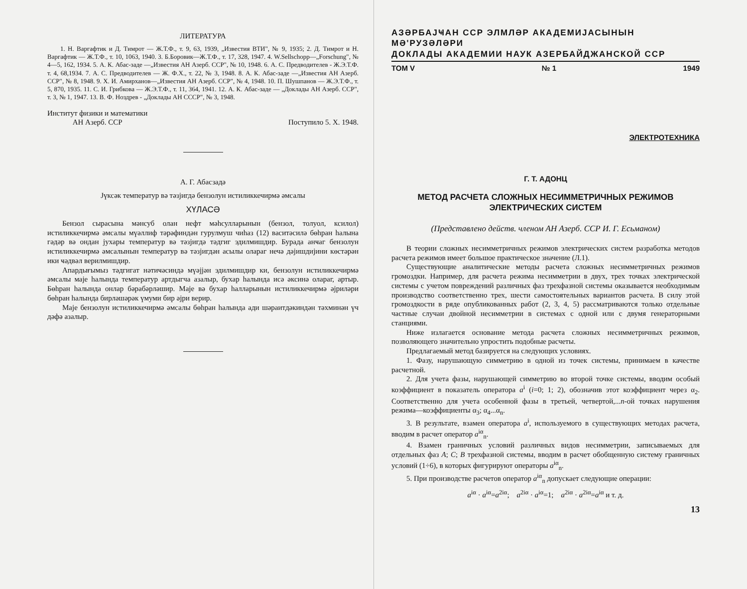ЛИТЕРАТУРА
1. Н. Варгафтик и Д. Тимрот — Ж.Т.Ф., т. 9, 63, 1939, „Известия ВТИ", № 9, 1935; 2. Д. Тимрот и Н. Варгафтик — Ж.Т.Ф., т. 10, 1063, 1940. 3. Б.Боровик—Ж.Т.Ф., т. 17, 328, 1947. 4. W.Sellschopp—„Forschung", № 4—5, 162, 1934. 5. А. К. Абас-заде —„Известия АН Азерб. ССР", № 10, 1948. 6. А. С. Предводителев - Ж.Э.Т.Ф. т. 4, 68,1934. 7. А. С. Предводителев — Ж. Ф.Х., т. 22, № 3, 1948. 8. А. К. Абас-заде —„Известия АН Азерб. ССР", № 8, 1948. 9. Х. И. Амирханов—„Известия АН Азерб. ССР", № 4, 1948. 10. П. Шушпанов — Ж.Э.Т.Ф., т. 5, 870, 1935. 11. С. И. Грибкова — Ж.Э.Т.Ф., т. 11, 364, 1941. 12. А. К. Абас-заде — „Доклады АН Азерб. ССР", т. 3, № 1, 1947. 13. В. Ф. Ноздрев - „Доклады АН СССР", № 3, 1948.
Институт физики и математики
АН Азерб. ССР
Поступило 5. X. 1948.
А. Г. Абасзадә
Јүксәк температур вә тәзјигдә бензолун истиликкечирмә әмсалы
ХҮЛАСӘ
Бензол сырасына мәнсуб олан нефт мәһсулларынын (бензол, толуол, ксилол) истиликкечирмә әмсалы мүәллиф тәрәфиндән гурулмуш чиһаз (12) васитәсилә бөһран һалына гәдәр вә ондан јухары температур вә тәзјигдә тәдгиг эдилмишдир. Бурада анҹаг бензолун истиликкечирмә әмсалынын температур вә тәзјигдән асылы олараг нечә дәјишдијини көстәрән ики ҹәдвәл верилмишдир.
Апардығымыз тәдгигат нәтиҹәсиндә мүәјјән эдилмишдир ки, бензолун истиликкечирмә әмсалы маје һалында температур артдыгча азалыр, бухар һалында исә әксинә олараг, артыр. Бөһран һалында онлар бәрабәрләшир. Маје вә бухар һалларынын истиликкечирмә әјриләри бөһран һалында бирләшәрәк үмуми бир әјри верир.
Маје бензолун истиликкечирмә әмсалы бөһран һалында ади шәраитдәкиндән тәхминән үч дәфә азалыр.
АЗӘРБАЈҸАН ССР ЭЛМЛӘР АКАДЕМИЈАСЫНЫН МӘ'РУЗӘЛӘРИ
ДОКЛАДЫ АКАДЕМИИ НАУК АЗЕРБАЙДЖАНСКОЙ ССР
ТОМ V № 1 1949
ЭЛЕКТРОТЕХНИКА
Г. Т. АДОНЦ
МЕТОД РАСЧЕТА СЛОЖНЫХ НЕСИММЕТРИЧНЫХ РЕЖИМОВ
ЭЛЕКТРИЧЕСКИХ СИСТЕМ
(Представлено действ. членом АН Азерб. ССР И. Г. Есьманом)
В теории сложных несимметричных режимов электрических систем разработка методов расчета режимов имеет большое практическое значение (Л.1).
Существующие аналитические методы расчета сложных несимметричных режимов громоздки. Например, для расчета режима несимметрии в двух, трех точках электрической системы с учетом повреждений различных фаз трехфазной системы оказывается необходимым производство соответственно трех, шести самостоятельных вариантов расчета. В силу этой громоздкости в ряде опубликованных работ (2, 3, 4, 5) рассматриваются только отдельные частные случаи двойной несимметрии в системах с одной или с двумя генераторными станциями.
Ниже излагается основание метода расчета сложных несимметричных режимов, позволяющего значительно упростить подобные расчеты.
Предлагаемый метод базируется на следующих условиях.
1. Фазу, нарушающую симметрию в одной из точек системы, принимаем в качестве расчетной.
2. Для учета фазы, нарушающей симметрию во второй точке системы, вводим особый коэффициент в показатель оператора a<sup>i</sup> (i=0; 1; 2), обозначив этот коэффициент через α<sub>2</sub>. Соответственно для учета особенной фазы в третьей, четвертой,...n-ой точках нарушения режима—коэффициенты α<sub>3</sub>; α<sub>4</sub>...α<sub>n</sub>.
3. В результате, взамен оператора a<sup>i</sup>, используемого в существующих методах расчета, вводим в расчет оператор a<sup>iα</sup><sub>n</sub>.
4. Взамен граничных условий различных видов несимметрии, записываемых для отдельных фаз A; C; B трехфазной системы, вводим в расчет обобщенную систему граничных условий (1÷6), в которых фигурируют операторы a<sup>iα</sup><sub>n</sub>.
5. При производстве расчетов оператор a<sup>iα</sup><sub>n</sub> допускает следующие операции:
a<sup>iα</sup> · a<sup>iα</sup>=a<sup>2iα</sup>; a<sup>2iα</sup> · a<sup>iα</sup>=1; a<sup>2iα</sup> · a<sup>2iα</sup>=a<sup>iα</sup> и т. д.
13